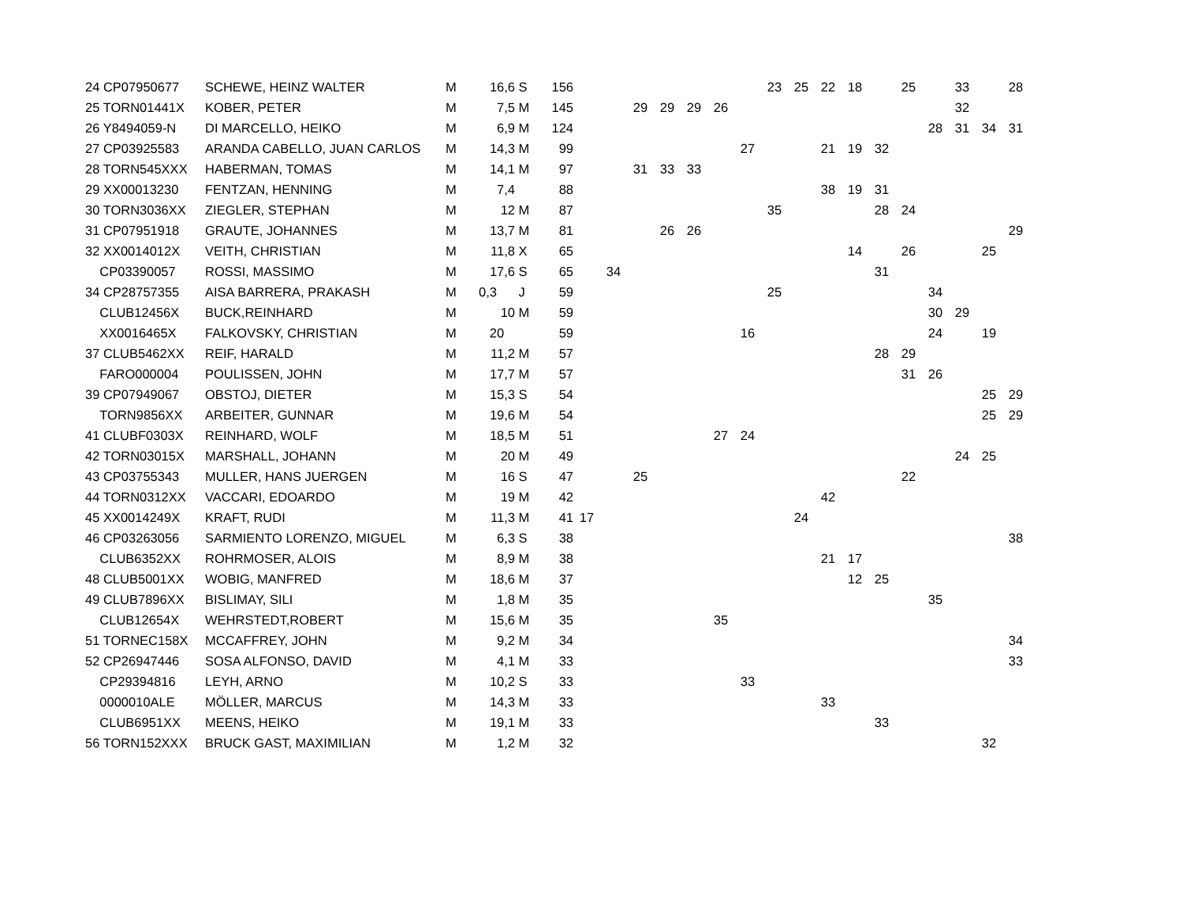| 24 CP07950677 | SCHEWE, HEINZ WALTER | M | 16,6 | S | 156 | | | | | | | | 23 | 25 | 22 | 18 | | 25 | | 33 | | 28 |
| 25 TORN01441X | KOBER, PETER | M | 7,5 | M | 145 | | | 29 | 29 | 29 | 26 | | | | | | | | | 32 | | |
| 26 Y8494059-N | DI MARCELLO, HEIKO | M | 6,9 | M | 124 | | | | | | | | | | | | | | 28 | 31 | 34 | 31 |
| 27 CP03925583 | ARANDA CABELLO, JUAN CARLOS | M | 14,3 | M | 99 | | | | | | | 27 | | | 21 | 19 | 32 | | | | | |
| 28 TORN545XXX | HABERMAN, TOMAS | M | 14,1 | M | 97 | | | 31 | 33 | 33 | | | | | | | | | | | | |
| 29 XX00013230 | FENTZAN, HENNING | M | 7,4 | | 88 | | | | | | | | | | 38 | 19 | 31 | | | | | |
| 30 TORN3036XX | ZIEGLER, STEPHAN | M | 12 | M | 87 | | | | | | | | 35 | | | | 28 | 24 | | | | |
| 31 CP07951918 | GRAUTE, JOHANNES | M | 13,7 | M | 81 | | | | 26 | 26 | | | | | | | | | | | | 29 |
| 32 XX0014012X | VEITH, CHRISTIAN | M | 11,8 | X | 65 | | | | | | | | | | | 14 | | 26 | | | 25 | |
| CP03390057 | ROSSI, MASSIMO | M | 17,6 | S | 65 | | 34 | | | | | | | | | | 31 | | | | | |
| 34 CP28757355 | AISA BARRERA, PRAKASH | M | 0,3 | J | 59 | | | | | | | | 25 | | | | | | 34 | | | |
| CLUB12456X | BUCK,REINHARD | M | 10 | M | 59 | | | | | | | | | | | | | | 30 | 29 | | |
| XX0016465X | FALKOVSKY, CHRISTIAN | M | 20 | | 59 | | | | | | | 16 | | | | | | | 24 | | 19 | |
| 37 CLUB5462XX | REIF, HARALD | M | 11,2 | M | 57 | | | | | | | | | | | | 28 | 29 | | | | |
| FARO000004 | POULISSEN, JOHN | M | 17,7 | M | 57 | | | | | | | | | | | | | 31 | 26 | | | |
| 39 CP07949067 | OBSTOJ, DIETER | M | 15,3 | S | 54 | | | | | | | | | | | | | | | | 25 | 29 |
| TORN9856XX | ARBEITER, GUNNAR | M | 19,6 | M | 54 | | | | | | | | | | | | | | | | 25 | 29 |
| 41 CLUBF0303X | REINHARD, WOLF | M | 18,5 | M | 51 | | | | | | 27 | 24 | | | | | | | | | | |
| 42 TORN03015X | MARSHALL, JOHANN | M | 20 | M | 49 | | | | | | | | | | | | | | | 24 | 25 | |
| 43 CP03755343 | MULLER, HANS JUERGEN | M | 16 | S | 47 | | | 25 | | | | | | | | | | 22 | | | | |
| 44 TORN0312XX | VACCARI, EDOARDO | M | 19 | M | 42 | | | | | | | | | | 42 | | | | | | | |
| 45 XX0014249X | KRAFT, RUDI | M | 11,3 | M | 41 | 17 | | | | | | | | 24 | | | | | | | | |
| 46 CP03263056 | SARMIENTO LORENZO, MIGUEL | M | 6,3 | S | 38 | | | | | | | | | | | | | | | | | 38 |
| CLUB6352XX | ROHRMOSER, ALOIS | M | 8,9 | M | 38 | | | | | | | | | | 21 | 17 | | | | | | |
| 48 CLUB5001XX | WOBIG, MANFRED | M | 18,6 | M | 37 | | | | | | | | | | | 12 | 25 | | | | | |
| 49 CLUB7896XX | BISLIMAY, SILI | M | 1,8 | M | 35 | | | | | | | | | | | | | | 35 | | | |
| CLUB12654X | WEHRSTEDT,ROBERT | M | 15,6 | M | 35 | | | | | | 35 | | | | | | | | | | | |
| 51 TORNEC158X | MCCAFFREY, JOHN | M | 9,2 | M | 34 | | | | | | | | | | | | | | | | | 34 |
| 52 CP26947446 | SOSA ALFONSO, DAVID | M | 4,1 | M | 33 | | | | | | | | | | | | | | | | | 33 |
| CP29394816 | LEYH, ARNO | M | 10,2 | S | 33 | | | | | | | 33 | | | | | | | | | | |
| 0000010ALE | MÖLLER, MARCUS | M | 14,3 | M | 33 | | | | | | | | | | 33 | | | | | | | |
| CLUB6951XX | MEENS, HEIKO | M | 19,1 | M | 33 | | | | | | | | | | | | 33 | | | | | |
| 56 TORN152XXX | BRUCK GAST, MAXIMILIAN | M | 1,2 | M | 32 | | | | | | | | | | | | | | | | 32 | |